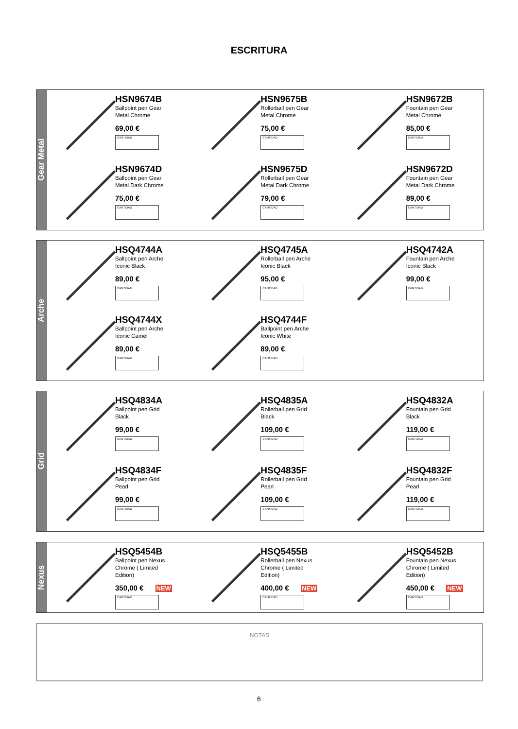ESCRITURA
Gear Metal
HSN9674B
Ballpoint pen Gear
Metal Chrome
69,00 €
CANTIDAD
HSN9675B
Rollerball pen Gear
Metal Chrome
75,00 €
CANTIDAD
HSN9672B
Fountain pen Gear
Metal Chrome
85,00 €
CANTIDAD
HSN9674D
Ballpoint pen Gear
Metal Dark Chrome
75,00 €
CANTIDAD
HSN9675D
Rollerball pen Gear
Metal Dark Chrome
79,00 €
CANTIDAD
HSN9672D
Fountain pen Gear
Metal Dark Chrome
89,00 €
CANTIDAD
Arche
HSQ4744A
Ballpoint pen Arche
Iconic Black
89,00 €
CANTIDAD
HSQ4745A
Rollerball pen Arche
Iconic Black
95,00 €
CANTIDAD
HSQ4742A
Fountain pen Arche
Iconic Black
99,00 €
CANTIDAD
HSQ4744X
Ballpoint pen Arche
Iconic Camel
89,00 €
CANTIDAD
HSQ4744F
Ballpoint pen Arche
Iconic White
89,00 €
CANTIDAD
Grid
HSQ4834A
Ballpoint pen Grid
Black
99,00 €
CANTIDAD
HSQ4835A
Rollerball pen Grid
Black
109,00 €
CANTIDAD
HSQ4832A
Fountain pen Grid
Black
119,00 €
CANTIDAD
HSQ4834F
Ballpoint pen Grid
Pearl
99,00 €
CANTIDAD
HSQ4835F
Rollerball pen Grid
Pearl
109,00 €
CANTIDAD
HSQ4832F
Fountain pen Grid
Pearl
119,00 €
CANTIDAD
Nexus
HSQ5454B
Ballpoint pen Nexus
Chrome ( Limited
Edition)
350,00 € NEW
CANTIDAD
HSQ5455B
Rollerball pen Nexus
Chrome ( Limited
Edition)
400,00 € NEW
CANTIDAD
HSQ5452B
Fountain pen Nexus
Chrome ( Limited
Edition)
450,00 € NEW
CANTIDAD
NOTAS
6